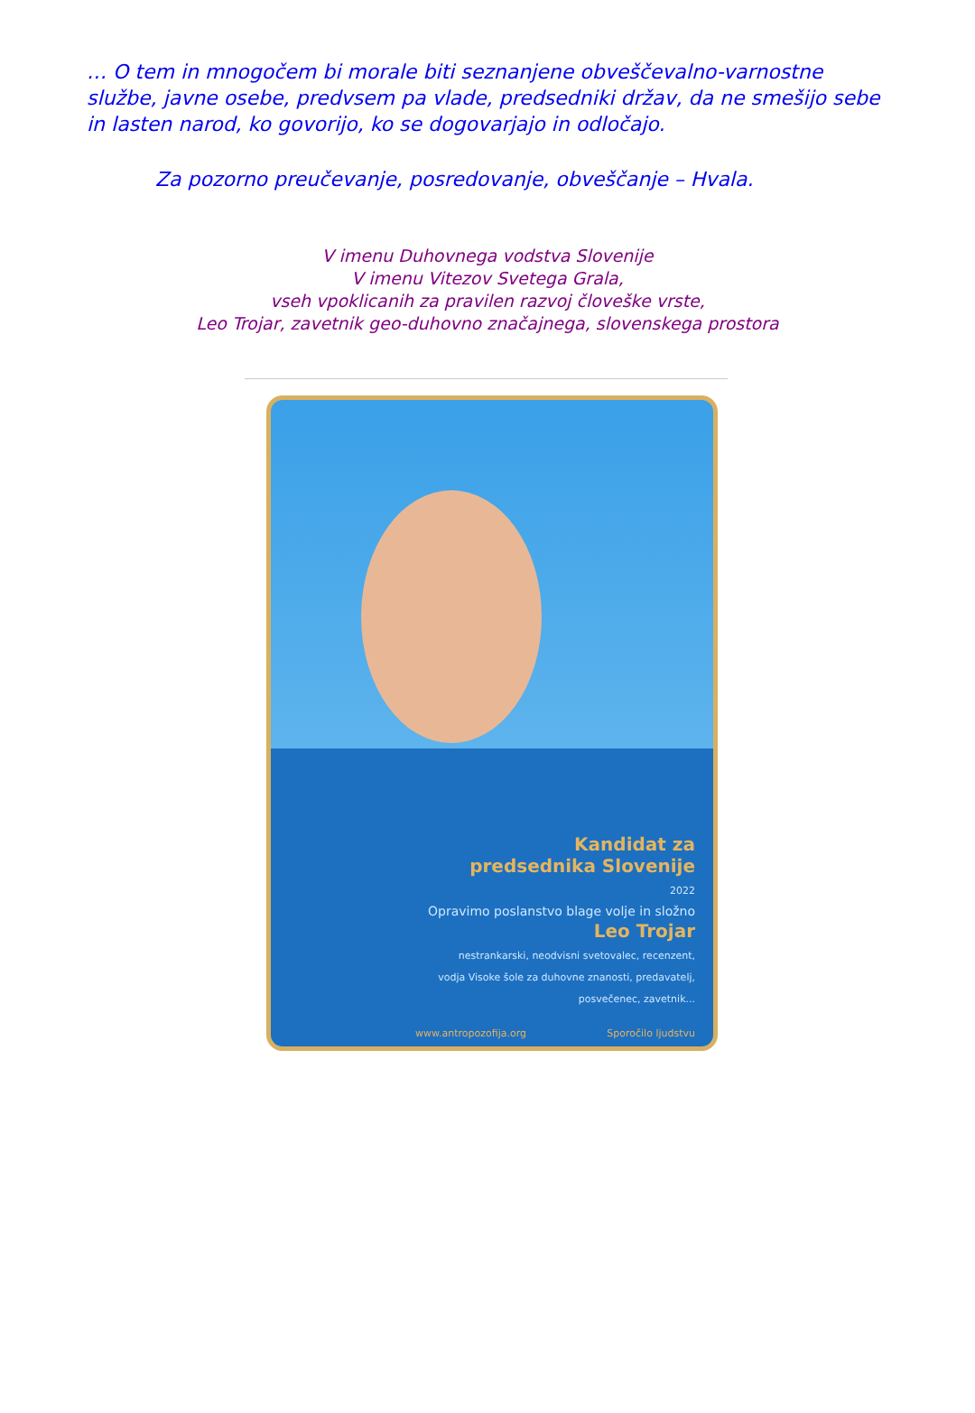… O tem in mnogočem bi morale biti seznanjene obveščevalno-varnostne službe, javne osebe, predvsem pa vlade, predsedniki držav, da ne smešijo sebe in lasten narod, ko govorijo, ko se dogovarjajo in odločajo.
Za pozorno preučevanje, posredovanje, obveščanje – Hvala.
V imenu Duhovnega vodstva Slovenije
V imenu Vitezov Svetega Grala,
vseh vpoklicanih za pravilen razvoj človeške vrste,
Leo Trojar, zavetnik geo-duhovno značajnega, slovenskega prostora
Kandidat za
predsednika Slovenije
2022
Opravimo poslanstvo blage volje in složno
Leo Trojar
nestrankarski, neodvisni svetovalec, recenzent,
vodja Visoke šole za duhovne znanosti, predavatelj,
posvečenec, zavetnik...
www.antropozofija.org Sporočilo ljudstvu